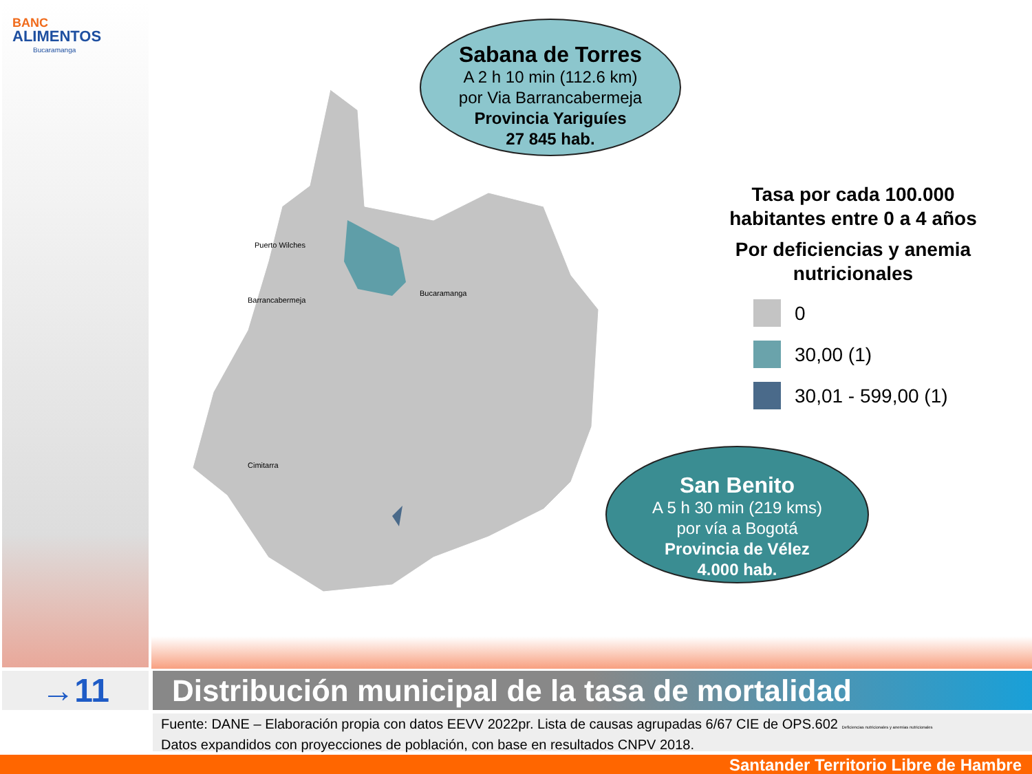BANC
ALIMENTOS
Bucaramanga
Puerto Wilches
Barrancabermeja
Bucaramanga
Cimitarra
Sabana de Torres
A 2 h 10 min (112.6 km)
por Via Barrancabermeja
Provincia Yariguíes
27 845 hab.
San Benito
A 5 h 30 min (219 kms)
por vía a Bogotá
Provincia de Vélez
4.000 hab.
Tasa por cada 100.000 habitantes entre 0 a 4 años
Por deficiencias y anemia nutricionales
0
30,00 (1)
30,01 - 599,00 (1)
→11 Distribución municipal de la tasa de mortalidad
Fuente: DANE – Elaboración propia con datos EEVV 2022pr. Lista de causas agrupadas 6/67 CIE de OPS.602 Deficiencias nutricionales y anemias nutricionales
Datos expandidos con proyecciones de población, con base en resultados CNPV 2018.
Santander Territorio Libre de Hambre